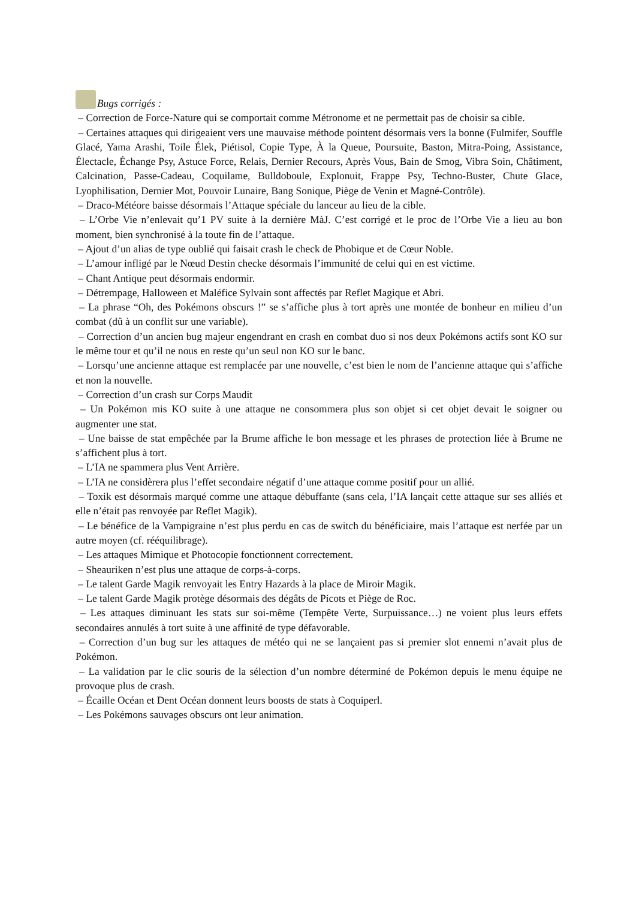Bugs corrigés :
– Correction de Force-Nature qui se comportait comme Métronome et ne permettait pas de choisir sa cible.
– Certaines attaques qui dirigeaient vers une mauvaise méthode pointent désormais vers la bonne (Fulmifer, Souffle Glacé, Yama Arashi, Toile Élek, Piétisol, Copie Type, À la Queue, Poursuite, Baston, Mitra-Poing, Assistance, Électacle, Échange Psy, Astuce Force, Relais, Dernier Recours, Après Vous, Bain de Smog, Vibra Soin, Châtiment, Calcination, Passe-Cadeau, Coquilame, Bulldoboule, Explonuit, Frappe Psy, Techno-Buster, Chute Glace, Lyophilisation, Dernier Mot, Pouvoir Lunaire, Bang Sonique, Piège de Venin et Magné-Contrôle).
– Draco-Météore baisse désormais l’Attaque spéciale du lanceur au lieu de la cible.
– L’Orbe Vie n’enlevait qu’1 PV suite à la dernière MàJ. C’est corrigé et le proc de l’Orbe Vie a lieu au bon moment, bien synchronisé à la toute fin de l’attaque.
– Ajout d’un alias de type oublié qui faisait crash le check de Phobique et de Cœur Noble.
– L’amour infligé par le Nœud Destin checke désormais l’immunité de celui qui en est victime.
– Chant Antique peut désormais endormir.
– Détrempage, Halloween et Maléfice Sylvain sont affectés par Reflet Magique et Abri.
– La phrase “Oh, des Pokémons obscurs !” se s’affiche plus à tort après une montée de bonheur en milieu d’un combat (dû à un conflit sur une variable).
– Correction d’un ancien bug majeur engendrant en crash en combat duo si nos deux Pokémons actifs sont KO sur le même tour et qu’il ne nous en reste qu’un seul non KO sur le banc.
– Lorsqu’une ancienne attaque est remplacée par une nouvelle, c’est bien le nom de l’ancienne attaque qui s’affiche et non la nouvelle.
– Correction d’un crash sur Corps Maudit
– Un Pokémon mis KO suite à une attaque ne consommera plus son objet si cet objet devait le soigner ou augmenter une stat.
– Une baisse de stat empêchée par la Brume affiche le bon message et les phrases de protection liée à Brume ne s’affichent plus à tort.
– L’IA ne spammera plus Vent Arrière.
– L’IA ne considèrera plus l’effet secondaire négatif d’une attaque comme positif pour un allié.
– Toxik est désormais marqué comme une attaque débuffante (sans cela, l’IA lançait cette attaque sur ses alliés et elle n’était pas renvoyée par Reflet Magik).
– Le bénéfice de la Vampigraine n’est plus perdu en cas de switch du bénéficiaire, mais l’attaque est nerfée par un autre moyen (cf. rééquilibrage).
– Les attaques Mimique et Photocopie fonctionnent correctement.
– Sheauriken n’est plus une attaque de corps-à-corps.
– Le talent Garde Magik renvoyait les Entry Hazards à la place de Miroir Magik.
– Le talent Garde Magik protège désormais des dégâts de Picots et Piège de Roc.
– Les attaques diminuant les stats sur soi-même (Tempête Verte, Surpuissance…) ne voient plus leurs effets secondaires annulés à tort suite à une affinité de type défavorable.
– Correction d’un bug sur les attaques de météo qui ne se lançaient pas si premier slot ennemi n’avait plus de Pokémon.
– La validation par le clic souris de la sélection d’un nombre déterminé de Pokémon depuis le menu équipe ne provoque plus de crash.
– Écaille Océan et Dent Océan donnent leurs boosts de stats à Coquiperl.
– Les Pokémons sauvages obscurs ont leur animation.